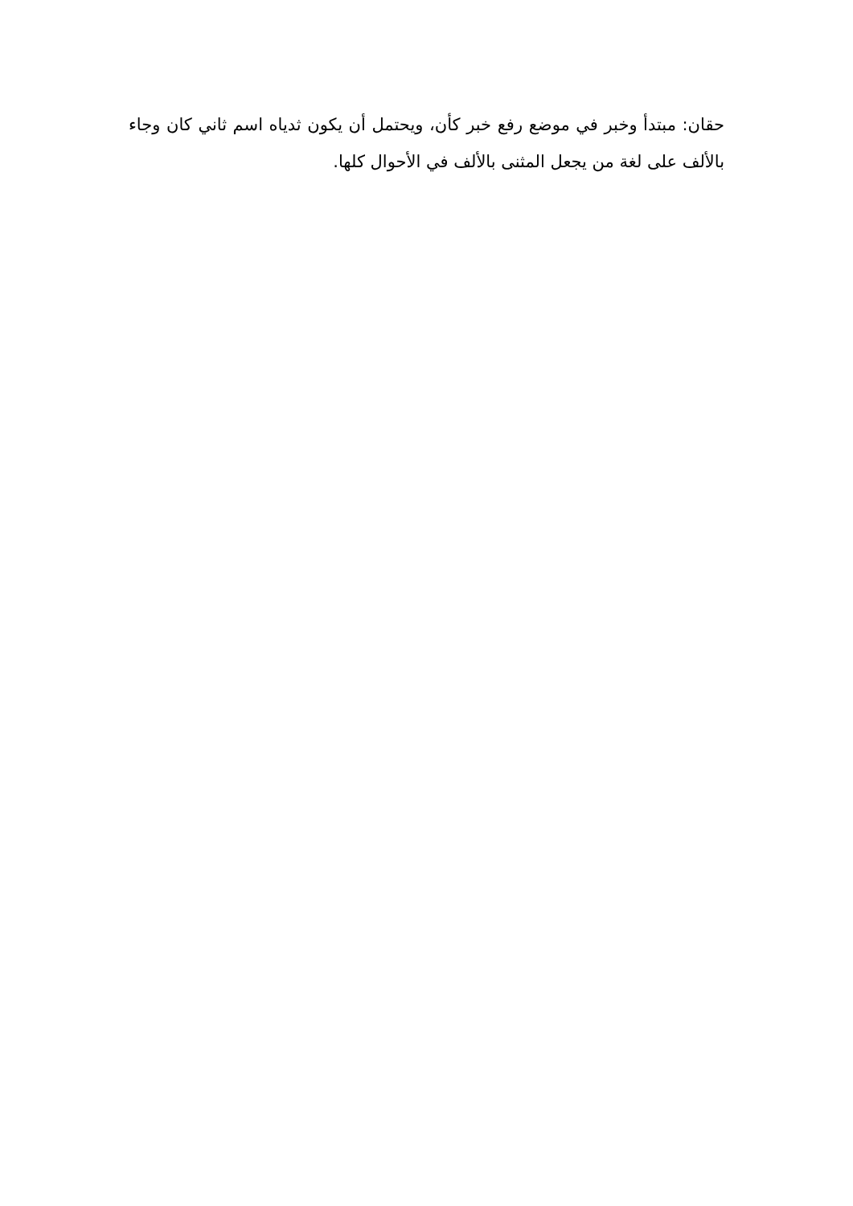حقان: مبتدأ وخبر في موضع رفع خبر كأن، ويحتمل أن يكون ثدياه اسم ثاني كان وجاء بالألف على لغة من يجعل المثنى بالألف في الأحوال كلها.